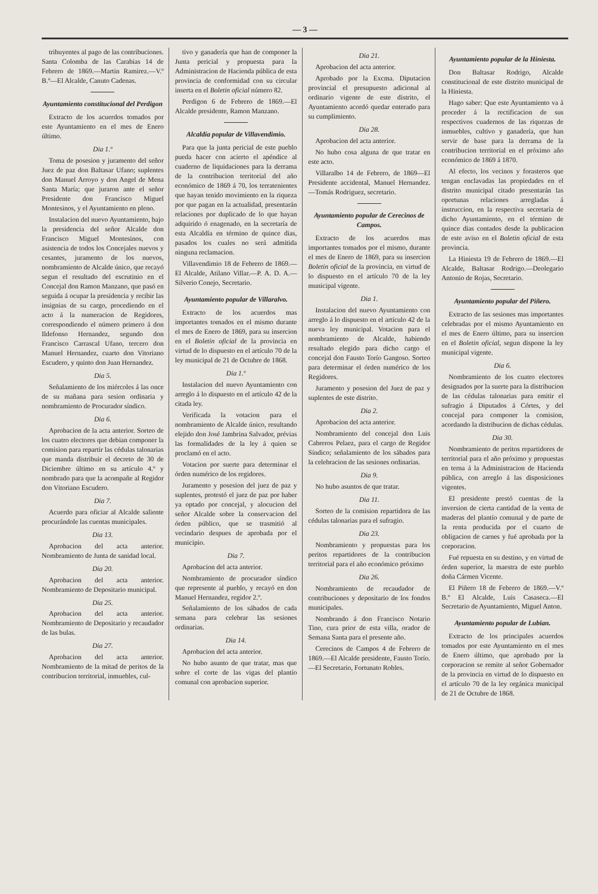— 3 —
tribuyentes al pago de las contribuciones. Santa Colomba de las Carabias 14 de Febrero de 1869.—Martin Ramirez.—V.º B.º—El Alcalde, Canuto Cadenas.
Ayuntamiento constitucional del Perdigon
Extracto de los acuerdos tomados por este Ayuntamiento en el mes de Enero último.
Dia 1.º
Toma de posesion y juramento del señor Juez de paz don Baltasar Ufano; suplentes don Manuel Arroyo y don Angel de Mena Santa María; que juraron ante el señor Presidente don Francisco Miguel Montesinos, y el Ayuntamiento en pleno.
Instalacion del nuevo Ayuntamiento, bajo la presidencia del señor Alcalde don Francisco Miguel Montesinos, con asistencia de todos los Concejales nuevos y cesantes, juramento de los nuevos, nombramiento de Alcalde único, que recayó segun el resultado del escrutinio en el Concejal don Ramon Manzano, que pasó en seguida á ocupar la presidencia y recibir las insignias de su cargo, procediendo en el acto á la numeracion de Regidores, correspondiendo el número primero á don Ildefonso Hernandez, segundo don Francisco Carrascal Ufano, tercero don Manuel Hernandez, cuarto don Vitoriano Escudero, y quinto don Juan Hernandez.
Dia 5.
Señalamiento de los miércoles á las once de su mañana para sesion ordinaria y nombramiento de Procurador síndico.
Dia 6.
Aprobacion de la acta anterior. Sorteo de los cuatro electores que debian componer la comision para repartir las cédulas talonarias que manda distribuir el decreto de 30 de Diciembre último en su artículo 4.º y nombrado para que la acompañe al Regidor don Vitoriano Escudero.
Dia 7.
Acuerdo para oficiar al Alcalde saliente procurándole las cuentas municipales.
Dia 13.
Aprobacion del acta anterior. Nombramiento de Junta de sanidad local.
Dia 20.
Aprobacion del acta anterior. Nombramiento de Depositario municipal.
Dia 25.
Aprobacion del acta anterior. Nombramiento de Depositario y recaudador de las bulas.
Dia 27.
Aprobacion del acta anterior. Nombramiento de la mitad de peritos de la contribucion territorial, inmuebles, cul-
tivo y ganadería que han de componer la Junta pericial y propuesta para la Administracion de Hacienda pública de esta provincia de conformidad con su circular inserta en el Boletin oficial número 82.
Perdigon 6 de Febrero de 1869.—El Alcalde presidente, Ramon Manzano.
Alcaldía popular de Villavendimio.
Para que la junta pericial de este pueblo pueda hacer con acierto el apéndice al cuaderno de liquidaciones para la derrama de la contribucion territorial del año económico de 1869 á 70, los terratenientes que hayan tenido movimiento en la riqueza por que pagan en la actualidad, presentarán relaciones por duplicado de lo que hayan adquirido ó enagenado, en la secretaría de esta Alcaldía en término de quince dias, pasados los cuales no será admitida ninguna reclamacion.
Villavendimio 18 de Febrero de 1869.—El Alcalde, Atilano Villar.—P. A. D. A.—Silverio Conejo, Secretario.
Ayuntamiento popular de Villaralvo.
Extracto de los acuerdos mas importantes tomados en el mismo durante el mes de Enero de 1869, para su insercion en el Boletin oficial de la provincia en virtud de lo dispuesto en el artículo 70 de la ley municipal de 21 de Octubre de 1868.
Dia 1.º
Instalacion del nuevo Ayuntamiento con arreglo á lo dispuesto en el artículo 42 de la citada ley.
Verificada la votacion para el nombramiento de Alcalde único, resultando elejido don José Jambrina Salvador, prévias las formalidades de la ley á quien se proclamó en el acto.
Votacion por suerte para determinar el órden numérico de los regidores.
Juramento y posesion del juez de paz y suplentes, protestó el juez de paz por haber ya optado por concejal, y alocucion del señor Alcalde sobre la conservacion del órden público, que se trasmitió al vecindario despues de aprobada por el municipio.
Dia 7.
Aprobacion del acta anterior.
Nombramiento de procurador síndico que represente al pueblo, y recayó en don Manuel Hernandez, regidor 2.º.
Señalamiento de los sábados de cada semana para celebrar las sesiones ordinarias.
Dia 14.
Aprobacion del acta anterior.
No hubo asunto de que tratar, mas que sobre el corte de las vigas del plantío comunal con aprobacion superior.
Dia 21.
Aprobacion del acta anterior.
Aprobado por la Excma. Diputacion provincial el presupuesto adicional al ordinario vigente de este distrito, el Ayuntamiento acordó quedar enterado para su cumplimiento.
Dia 28.
Aprobacion del acta anterior.
No hubo cosa alguna de que tratar en este acto.
Villaralbo 14 de Febrero, de 1869—El Presidente accidental, Manuel Hernandez.—Tomás Rodriguez, secretario.
Ayuntamiento popular de Cerecinos de Campos.
Extracto de los acuerdos mas importantes tomados por el mismo, durante el mes de Enero de 1869, para su insercion Boletin oficial de la provincia, en virtud de lo dispuesto en el artículo 70 de la ley municipal vigente.
Dia 1.
Instalacion del nuevo Ayuntamiento con arreglo á lo dispuesto en el artículo 42 de la nueva ley municipal. Votacion para el nombramiento de Alcalde, habiendo resultado elegido para dicho cargo el concejal don Fausto Torío Gangoso. Sorteo para determinar el órden numérico de los Regidores.
Juramento y posesion del Juez de paz y suplentes de este distrito.
Dia 2.
Aprobacion del acta anterior.
Nombramiento del concejal don Luis Cabreros Pelaez, para el cargo de Regidor Síndico; señalamiento de los sábados para la celebracion de las sesiones ordinarias.
Dia 9.
No hubo asuntos de que tratar.
Dia 11.
Sorteo de la comision repartidora de las cédulas talonarias para el sufragio.
Dia 23.
Nombramiento y propuestas para los peritos repartidores de la contribucion territorial para el año económico próximo
Dia 26.
Nombramiento de recaudador de contribuciones y depositario de los fondos municipales.
Nombrando á don Francisco Notario Tino, cura prior de esta villa, orador de Semana Santa para el presente año.
Cerecinos de Campos 4 de Febrero de 1869.—El Alcalde presidente, Fausto Torío.—El Secretario, Fortunato Robles.
Ayuntamiento popular de la Hiniesta.
Don Baltasar Rodrigo, Alcalde constitucional de este distrito municipal de la Hiniesta.
Hago saber: Que este Ayuntamiento va á proceder á la rectificacion de sus respectivos cuadernos de las riquezas de inmuebles, cultivo y ganadería, que han servir de base para la derrama de la contribucion territorial en el próximo año económico de 1869 á 1870.
Al efecto, los vecinos y forasteros que tengan enclavadas las propiedades en el distrito municipal citado presentarán las oportunas relaciones arregladas á instruccion, en la respectiva secretaría de dicho Ayuntamiento, en el término de quince dias contados desde la publicacion de este aviso en el Boletin oficial de esta provincia.
La Hiniesta 19 de Febrero de 1869.—El Alcalde, Baltasar Rodrigo.—Deolegario Antonio de Rojas, Secretario.
Ayuntamiento popular del Piñero.
Extracto de las sesiones mas importantes celebradas por el mismo Ayuntamiento en el mes de Enero último, para su insercion en el Boletin oficial, segun dispone la ley municipal vigente.
Dia 6.
Nombramiento de los cuatro electores designados por la suerte para la distribucion de las cédulas talonarias para emitir el sufragio á Diputados á Córtes, y del concejal para componer la comision, acordando la distribucion de dichas cédulas.
Dia 30.
Nombramiento de peritos repartidores de territorial para el año próximo y propuestas en terna á la Administracion de Hacienda pública, con arreglo á las disposiciones vigentes.
El presidente prestó cuentas de la inversion de cierta cantidad de la venta de maderas del plantío comunal y de parte de la renta producida por el cuarto de obligacion de carnes y fué aprobada por la corporacion.
Fué repuesta en su destino, y en virtud de órden superior, la maestra de este pueblo doña Cármen Vicente.
El Piñero 18 de Febrero de 1869.—V.º B.º El Alcalde, Luis Casaseca.—El Secretario de Ayuntamiento, Miguel Anton.
Ayuntamiento popular de Lubian.
Extracto de los principales acuerdos tomados por este Ayuntamiento en el mes de Enero último, que aprobado por la corporacion se remite al señor Gobernador de la provincia en virtud de lo dispuesto en el artículo 70 de la ley orgánica municipal de 21 de Octubre de 1868.